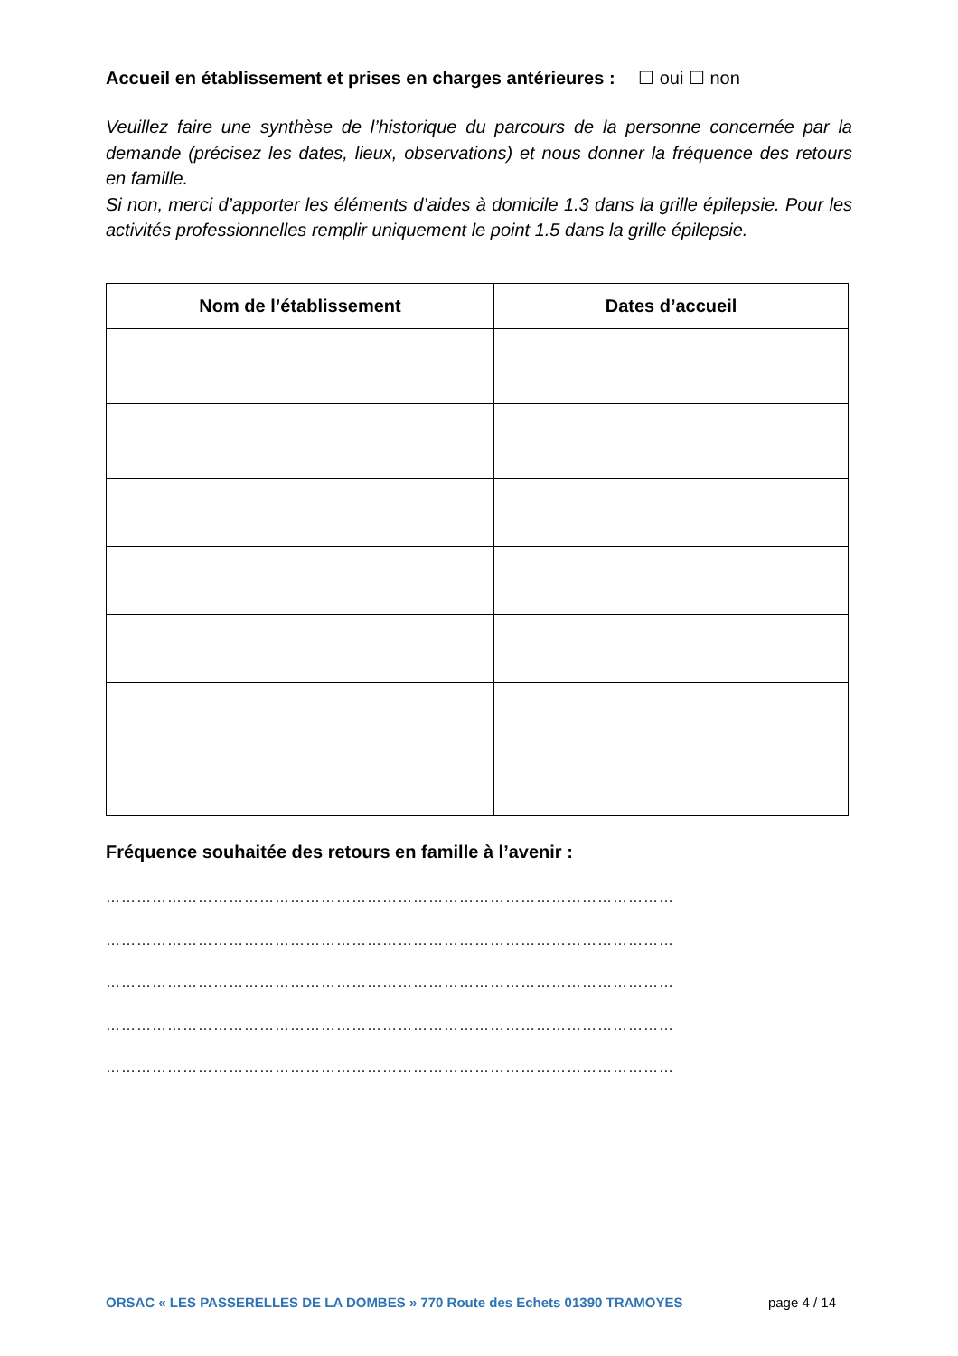Accueil en établissement et prises en charges antérieures : ☐ oui ☐ non
Veuillez faire une synthèse de l’historique du parcours de la personne concernée par la demande (précisez les dates, lieux, observations) et nous donner la fréquence des retours en famille.
Si non, merci d’apporter les éléments d’aides à domicile 1.3 dans la grille épilepsie. Pour les activités professionnelles remplir uniquement le point 1.5 dans la grille épilepsie.
| Nom de l’établissement | Dates d’accueil |
| --- | --- |
Fréquence souhaitée des retours en famille à l’avenir :
…………………………………………………………………………………………………
…………………………………………………………………………………………………
…………………………………………………………………………………………………
…………………………………………………………………………………………………
…………………………………………………………………………………………………
ORSAC « LES PASSERELLES DE LA DOMBES » 770 Route des Echets 01390 TRAMOYES page 4 / 14